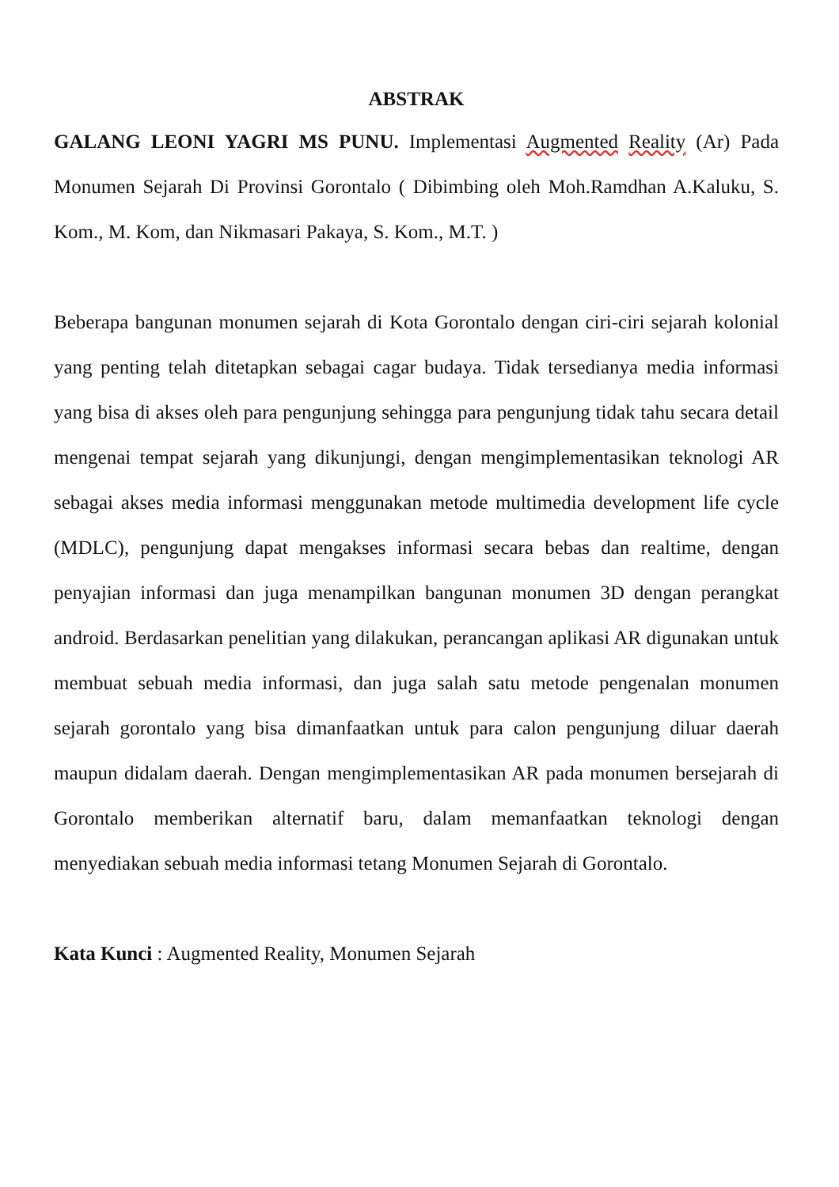ABSTRAK
GALANG LEONI YAGRI MS PUNU. Implementasi Augmented Reality (Ar) Pada Monumen Sejarah Di Provinsi Gorontalo ( Dibimbing oleh Moh.Ramdhan A.Kaluku, S. Kom., M. Kom, dan Nikmasari Pakaya, S. Kom., M.T. )
Beberapa bangunan monumen sejarah di Kota Gorontalo dengan ciri-ciri sejarah kolonial yang penting telah ditetapkan sebagai cagar budaya. Tidak tersedianya media informasi yang bisa di akses oleh para pengunjung sehingga para pengunjung tidak tahu secara detail mengenai tempat sejarah yang dikunjungi, dengan mengimplementasikan teknologi AR sebagai akses media informasi menggunakan metode multimedia development life cycle (MDLC), pengunjung dapat mengakses informasi secara bebas dan realtime, dengan penyajian informasi dan juga menampilkan bangunan monumen 3D dengan perangkat android. Berdasarkan penelitian yang dilakukan, perancangan aplikasi AR digunakan untuk membuat sebuah media informasi, dan juga salah satu metode pengenalan monumen sejarah gorontalo yang bisa dimanfaatkan untuk para calon pengunjung diluar daerah maupun didalam daerah. Dengan mengimplementasikan AR pada monumen bersejarah di Gorontalo memberikan alternatif baru, dalam memanfaatkan teknologi dengan menyediakan sebuah media informasi tetang Monumen Sejarah di Gorontalo.
Kata Kunci : Augmented Reality, Monumen Sejarah